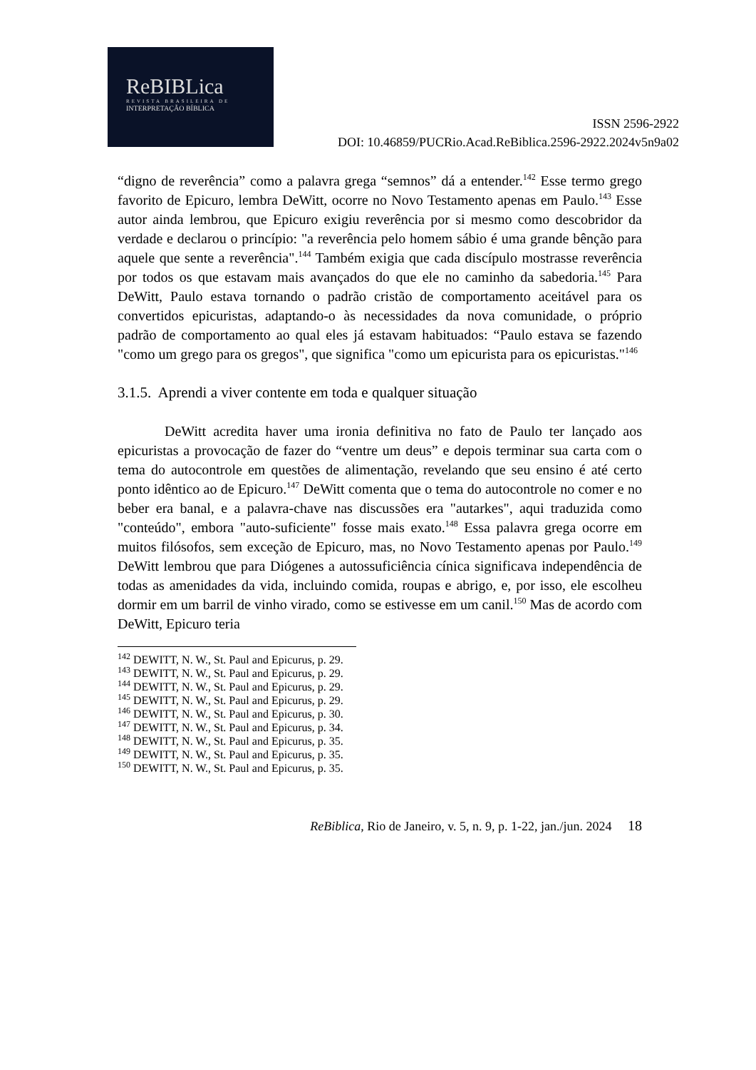ReBIBLica
REVISTA BRASILEIRA DE
INTERPRETAÇÃO BÍBLICA
ISSN 2596-2922
DOI: 10.46859/PUCRio.Acad.ReBiblica.2596-2922.2024v5n9a02
“digno de reverência” como a palavra grega “semnos” dá a entender.<sup>142</sup> Esse termo grego favorito de Epicuro, lembra DeWitt, ocorre no Novo Testamento apenas em Paulo.<sup>143</sup> Esse autor ainda lembrou, que Epicuro exigiu reverência por si mesmo como descobridor da verdade e declarou o princípio: "a reverência pelo homem sábio é uma grande bênção para aquele que sente a reverência".<sup>144</sup> Também exigia que cada discípulo mostrasse reverência por todos os que estavam mais avançados do que ele no caminho da sabedoria.<sup>145</sup> Para DeWitt, Paulo estava tornando o padrão cristão de comportamento aceitável para os convertidos epicuristas, adaptando-o às necessidades da nova comunidade, o próprio padrão de comportamento ao qual eles já estavam habituados: “Paulo estava se fazendo "como um grego para os gregos", que significa "como um epicurista para os epicuristas."<sup>146</sup>
3.1.5. Aprendi a viver contente em toda e qualquer situação
DeWitt acredita haver uma ironia definitiva no fato de Paulo ter lançado aos epicuristas a provocação de fazer do “ventre um deus” e depois terminar sua carta com o tema do autocontrole em questões de alimentação, revelando que seu ensino é até certo ponto idêntico ao de Epicuro.<sup>147</sup> DeWitt comenta que o tema do autocontrole no comer e no beber era banal, e a palavra-chave nas discussões era "autarkes", aqui traduzida como "conteúdo", embora "auto-suficiente" fosse mais exato.<sup>148</sup> Essa palavra grega ocorre em muitos filósofos, sem exceção de Epicuro, mas, no Novo Testamento apenas por Paulo.<sup>149</sup> DeWitt lembrou que para Diógenes a autossuficiência cínica significava independência de todas as amenidades da vida, incluindo comida, roupas e abrigo, e, por isso, ele escolheu dormir em um barril de vinho virado, como se estivesse em um canil.<sup>150</sup> Mas de acordo com DeWitt, Epicuro teria
<sup>142</sup> DEWITT, N. W., St. Paul and Epicurus, p. 29.
<sup>143</sup> DEWITT, N. W., St. Paul and Epicurus, p. 29.
<sup>144</sup> DEWITT, N. W., St. Paul and Epicurus, p. 29.
<sup>145</sup> DEWITT, N. W., St. Paul and Epicurus, p. 29.
<sup>146</sup> DEWITT, N. W., St. Paul and Epicurus, p. 30.
<sup>147</sup> DEWITT, N. W., St. Paul and Epicurus, p. 34.
<sup>148</sup> DEWITT, N. W., St. Paul and Epicurus, p. 35.
<sup>149</sup> DEWITT, N. W., St. Paul and Epicurus, p. 35.
<sup>150</sup> DEWITT, N. W., St. Paul and Epicurus, p. 35.
ReBiblica, Rio de Janeiro, v. 5, n. 9, p. 1-22, jan./jun. 2024 18